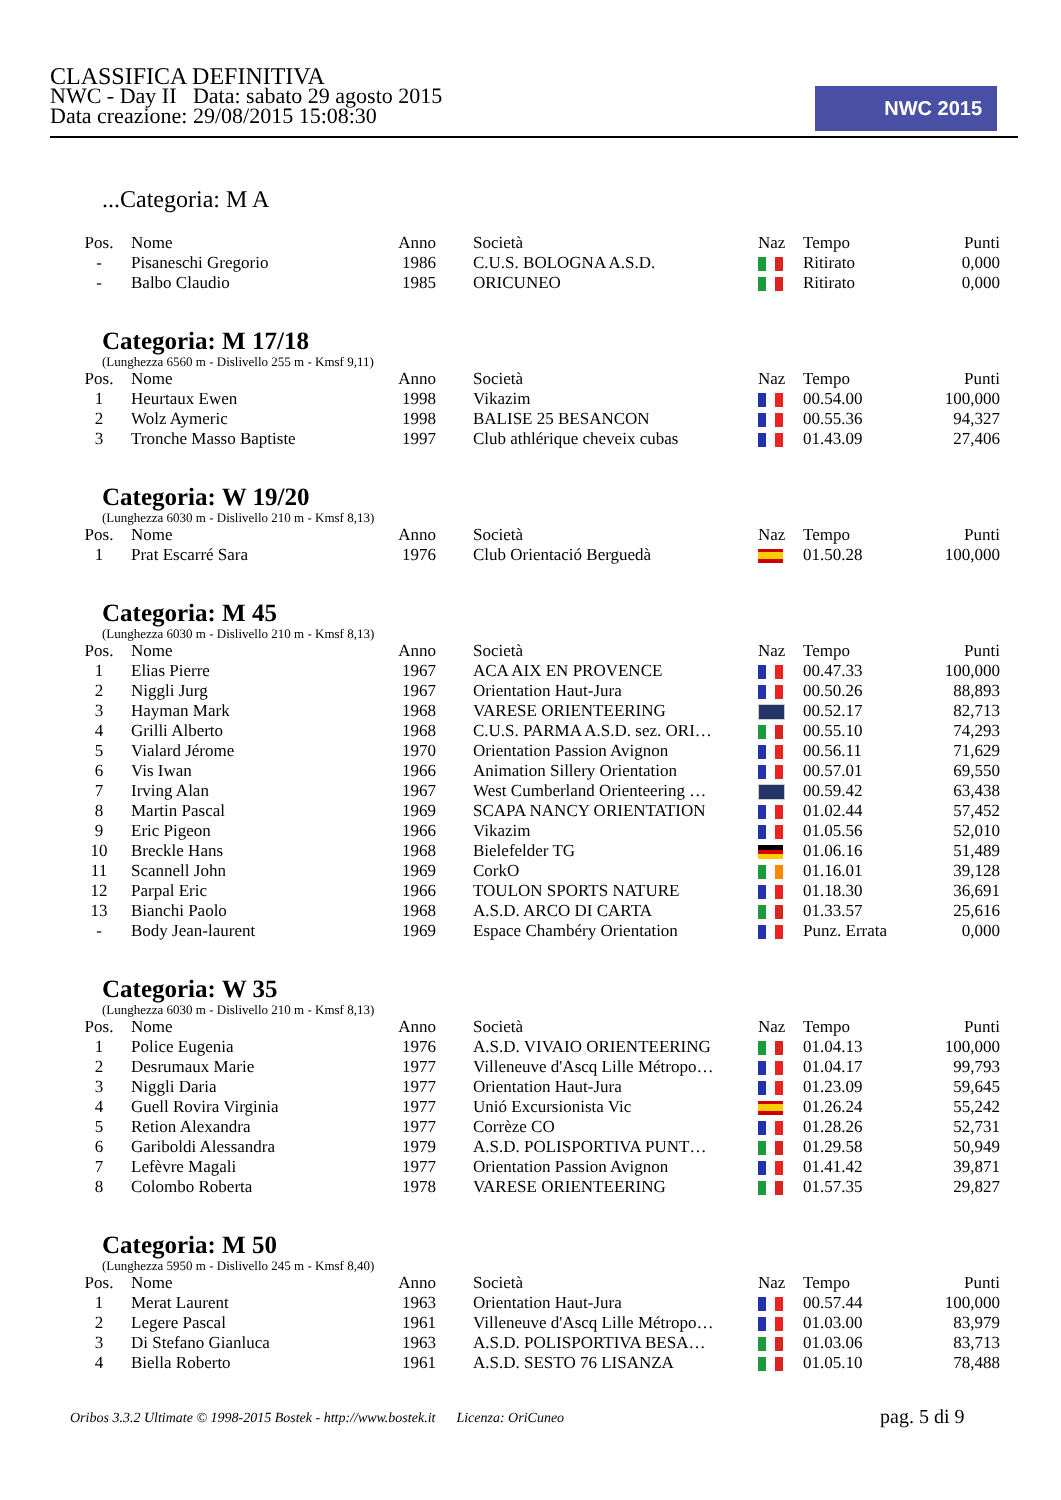CLASSIFICA DEFINITIVA
NWC - Day II Data: sabato 29 agosto 2015
Data creazione: 29/08/2015 15:08:30
NWC 2015
...Categoria: M A
| Pos. | Nome | Anno | Società | Naz | Tempo | Punti |
| --- | --- | --- | --- | --- | --- | --- |
| - | Pisaneschi Gregorio | 1986 | C.U.S. BOLOGNA A.S.D. | | Ritirato | 0,000 |
| - | Balbo Claudio | 1985 | ORICUNEO | | Ritirato | 0,000 |
Categoria: M 17/18
(Lunghezza 6560 m - Dislivello 255 m - Kmsf 9,11)
| Pos. | Nome | Anno | Società | Naz | Tempo | Punti |
| --- | --- | --- | --- | --- | --- | --- |
| 1 | Heurtaux Ewen | 1998 | Vikazim | | 00.54.00 | 100,000 |
| 2 | Wolz Aymeric | 1998 | BALISE 25 BESANCON | | 00.55.36 | 94,327 |
| 3 | Tronche Masso Baptiste | 1997 | Club athlérique cheveix cubas | | 01.43.09 | 27,406 |
Categoria: W 19/20
(Lunghezza 6030 m - Dislivello 210 m - Kmsf 8,13)
| Pos. | Nome | Anno | Società | Naz | Tempo | Punti |
| --- | --- | --- | --- | --- | --- | --- |
| 1 | Prat Escarré Sara | 1976 | Club Orientació Berguedà | | 01.50.28 | 100,000 |
Categoria: M 45
(Lunghezza 6030 m - Dislivello 210 m - Kmsf 8,13)
| Pos. | Nome | Anno | Società | Naz | Tempo | Punti |
| --- | --- | --- | --- | --- | --- | --- |
| 1 | Elias Pierre | 1967 | ACA AIX EN PROVENCE | | 00.47.33 | 100,000 |
| 2 | Niggli Jurg | 1967 | Orientation Haut-Jura | | 00.50.26 | 88,893 |
| 3 | Hayman Mark | 1968 | VARESE ORIENTEERING | | 00.52.17 | 82,713 |
| 4 | Grilli Alberto | 1968 | C.U.S. PARMA A.S.D. sez. ORI… | | 00.55.10 | 74,293 |
| 5 | Vialard Jérome | 1970 | Orientation Passion Avignon | | 00.56.11 | 71,629 |
| 6 | Vis Iwan | 1966 | Animation Sillery Orientation | | 00.57.01 | 69,550 |
| 7 | Irving Alan | 1967 | West Cumberland Orienteering … | | 00.59.42 | 63,438 |
| 8 | Martin Pascal | 1969 | SCAPA NANCY ORIENTATION | | 01.02.44 | 57,452 |
| 9 | Eric Pigeon | 1966 | Vikazim | | 01.05.56 | 52,010 |
| 10 | Breckle Hans | 1968 | Bielefelder TG | | 01.06.16 | 51,489 |
| 11 | Scannell John | 1969 | CorkO | | 01.16.01 | 39,128 |
| 12 | Parpal Eric | 1966 | TOULON SPORTS NATURE | | 01.18.30 | 36,691 |
| 13 | Bianchi Paolo | 1968 | A.S.D. ARCO DI CARTA | | 01.33.57 | 25,616 |
| - | Body Jean-laurent | 1969 | Espace Chambéry Orientation | | Punz. Errata | 0,000 |
Categoria: W 35
(Lunghezza 6030 m - Dislivello 210 m - Kmsf 8,13)
| Pos. | Nome | Anno | Società | Naz | Tempo | Punti |
| --- | --- | --- | --- | --- | --- | --- |
| 1 | Police Eugenia | 1976 | A.S.D. VIVAIO ORIENTEERING | | 01.04.13 | 100,000 |
| 2 | Desrumaux Marie | 1977 | Villeneuve d'Ascq Lille Métropo… | | 01.04.17 | 99,793 |
| 3 | Niggli Daria | 1977 | Orientation Haut-Jura | | 01.23.09 | 59,645 |
| 4 | Guell Rovira Virginia | 1977 | Unió Excursionista Vic | | 01.26.24 | 55,242 |
| 5 | Retion Alexandra | 1977 | Corrèze CO | | 01.28.26 | 52,731 |
| 6 | Gariboldi Alessandra | 1979 | A.S.D. POLISPORTIVA PUNT… | | 01.29.58 | 50,949 |
| 7 | Lefèvre Magali | 1977 | Orientation Passion Avignon | | 01.41.42 | 39,871 |
| 8 | Colombo Roberta | 1978 | VARESE ORIENTEERING | | 01.57.35 | 29,827 |
Categoria: M 50
(Lunghezza 5950 m - Dislivello 245 m - Kmsf 8,40)
| Pos. | Nome | Anno | Società | Naz | Tempo | Punti |
| --- | --- | --- | --- | --- | --- | --- |
| 1 | Merat Laurent | 1963 | Orientation Haut-Jura | | 00.57.44 | 100,000 |
| 2 | Legere Pascal | 1961 | Villeneuve d'Ascq Lille Métropo… | | 01.03.00 | 83,979 |
| 3 | Di Stefano Gianluca | 1963 | A.S.D. POLISPORTIVA BESA… | | 01.03.06 | 83,713 |
| 4 | Biella Roberto | 1961 | A.S.D. SESTO 76 LISANZA | | 01.05.10 | 78,488 |
Oribos 3.3.2 Ultimate © 1998-2015 Bostek - http://www.bostek.it Licenza: OriCuneo
pag. 5 di 9